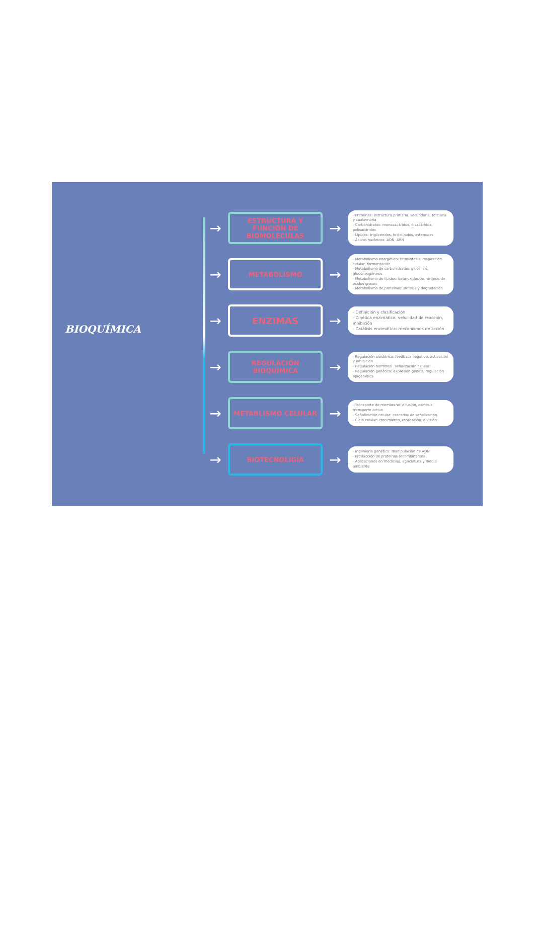BIOQUÍMICA
→
ESTRUCTURA Y FUNCIÓN DE BIOMOLÉCULAS
→
- Proteínas: estructura primaria, secundaria, terciaria y cuaternaria
- Carbohidratos: monosacáridos, disacáridos, polisacáridos
- Lípidos: triglicéridos, fosfolípidos, esteroides
- Ácidos nucleicos: ADN, ARN
→
METABOLISMO
→
- Metabolismo energético: fotosíntesis, respiración celular, fermentación
- Metabolismo de carbohidratos: glucólisis, gluconeogénesis
- Metabolismo de lípidos: beta-oxidación, síntesis de ácidos grasos
- Metabolismo de proteínas: síntesis y degradación
→
ENZIMAS
→
- Definición y clasificación
- Cinética enzimática: velocidad de reacción, inhibición
- Catálisis enzimática: mecanismos de acción
→
REGULACIÓN BIOQUÍMICA
→
- Regulación alostérica: feedback negativo, activación y inhibición
- Regulación hormonal: señalización celular
- Regulación genética: expresión génica, regulación epigenética
→
METABLISMO CELULAR
→
- Transporte de membrana: difusión, osmosis, transporte activo
- Señalización celular: cascadas de señalización
- Ciclo celular: crecimiento, replicación, división
→
BIOTECNOLIGÍA
→
- Ingeniería genética: manipulación de ADN
- Producción de proteínas recombinantes
- Aplicaciones en medicina, agricultura y medio ambiente